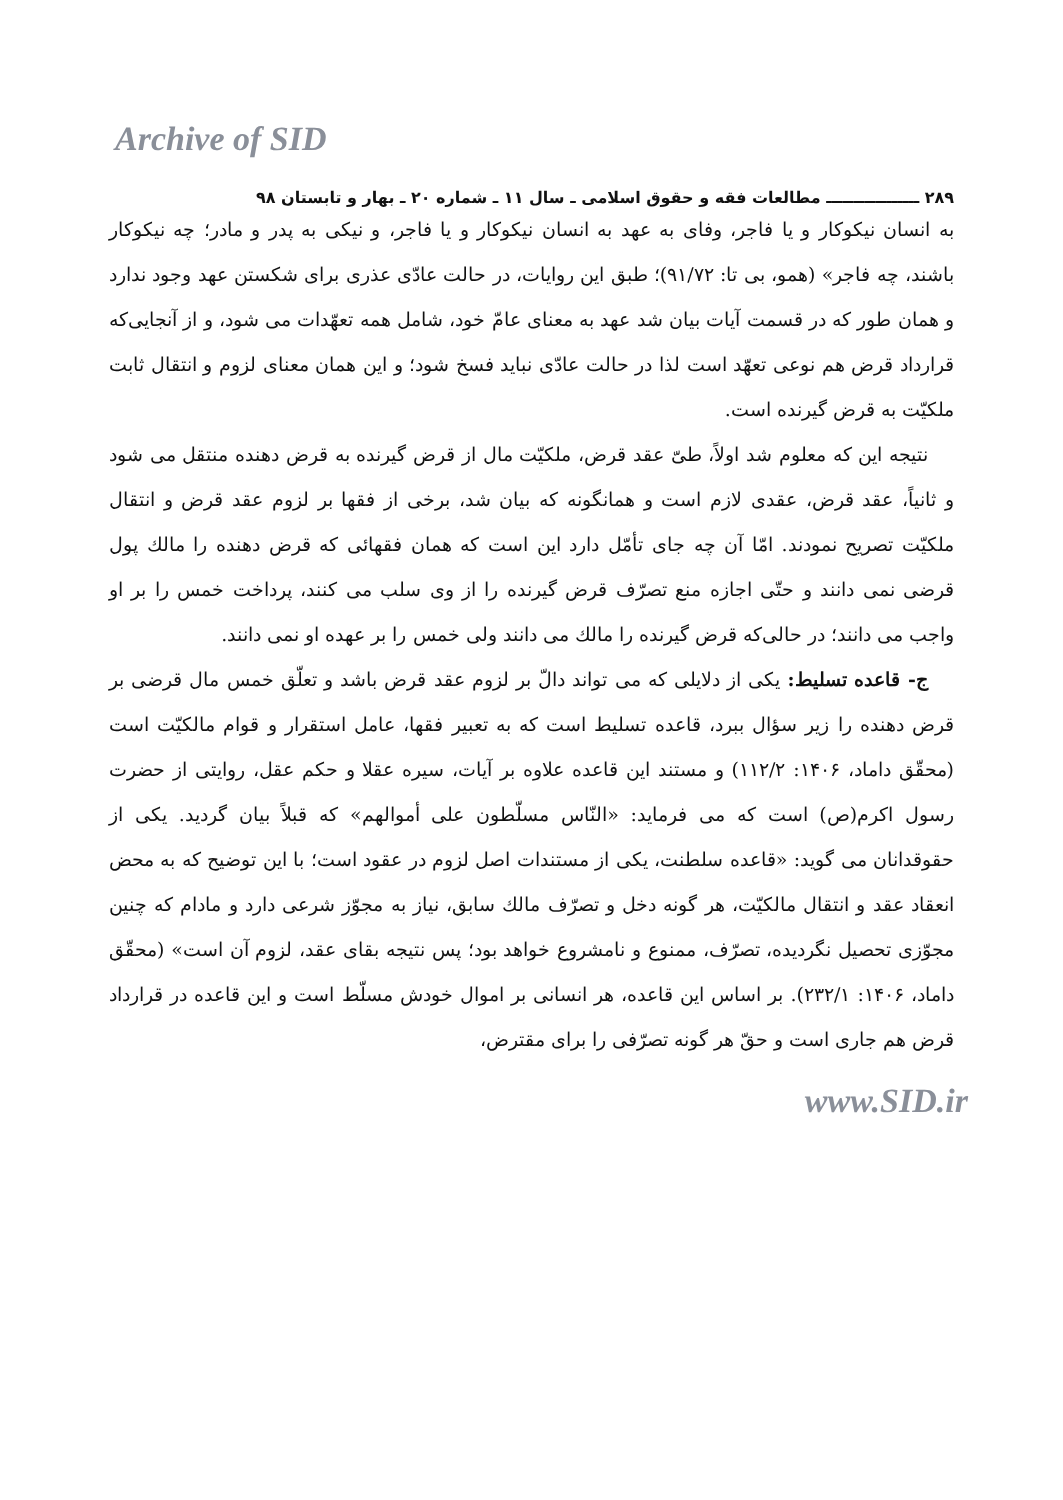Archive of SID
۲۸۹ ـــــــــــــــــ مطالعات فقه و حقوق اسلامی ـ سال ۱۱ ـ شماره ۲۰ ـ بهار و تابستان ۹۸
به انسان نیکوکار و یا فاجر، وفای به عهد به انسان نیکوکار و یا فاجر، و نیکی به پدر و مادر؛ چه نیکوکار باشند، چه فاجر» (همو، بی تا: ۹۱/۷۲)؛ طبق این روایات، در حالت عادّی عذری برای شکستن عهد وجود ندارد و همان طور که در قسمت آیات بیان شد عهد به معنای عامّ خود، شامل همه تعهّدات می شود، و از آنجایی‌که قرارداد قرض هم نوعی تعهّد است لذا در حالت عادّی نباید فسخ شود؛ و این همان معنای لزوم و انتقال ثابت ملکیّت به قرض گیرنده است.
نتیجه این که معلوم شد اولاً، طیّ عقد قرض، ملکیّت مال از قرض گیرنده به قرض دهنده منتقل می شود و ثانیاً، عقد قرض، عقدی لازم است و همانگونه که بیان شد، برخی از فقها بر لزوم عقد قرض و انتقال ملکیّت تصریح نمودند. امّا آن چه جای تأمّل دارد این است که همان فقهائی که قرض دهنده را مالك پول قرضی نمی دانند و حتّی اجازه منع تصرّف قرض گیرنده را از وی سلب می کنند، پرداخت خمس را بر او واجب می دانند؛ در حالی‌که قرض گیرنده را مالك می دانند ولی خمس را بر عهده او نمی دانند.
ج- قاعده تسلیط: یکی از دلایلی که می تواند دالّ بر لزوم عقد قرض باشد و تعلّق خمس مال قرضی بر قرض دهنده را زیر سؤال ببرد، قاعده تسلیط است که به تعبیر فقها، عامل استقرار و قوام مالکیّت است (محقّق داماد، ۱۴۰۶: ۱۱۲/۲) و مستند این قاعده علاوه بر آیات، سیره عقلا و حکم عقل، روایتی از حضرت رسول اکرم(ص) است که می فرماید: «النّاس مسلّطون علی أموالهم» که قبلاً بیان گردید. یکی از حقوقدانان می گوید: «قاعده سلطنت، یکی از مستندات اصل لزوم در عقود است؛ با این توضیح که به محض انعقاد عقد و انتقال مالکیّت، هر گونه دخل و تصرّف مالك سابق، نیاز به مجوّز شرعی دارد و مادام که چنین مجوّزی تحصیل نگردیده، تصرّف، ممنوع و نامشروع خواهد بود؛ پس نتیجه بقای عقد، لزوم آن است» (محقّق داماد، ۱۴۰۶: ۲۳۲/۱). بر اساس این قاعده، هر انسانی بر اموال خودش مسلّط است و این قاعده در قرارداد قرض هم جاری است و حقّ هر گونه تصرّفی را برای مقترض،
www.SID.ir